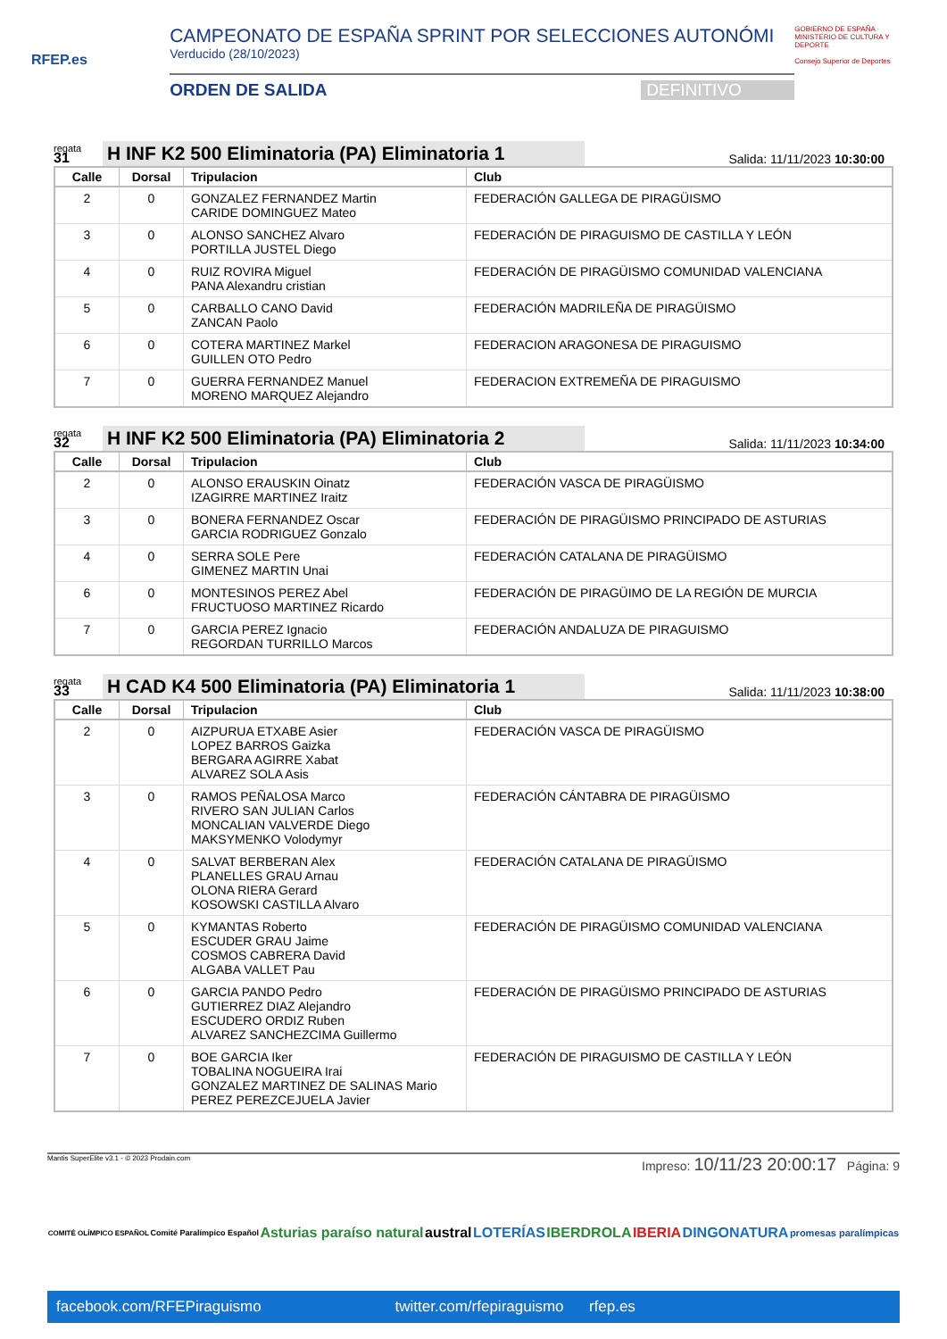RFEP.es
CAMPEONATO DE ESPAÑA SPRINT POR SELECCIONES AUTONÓMI
Verducido (28/10/2023)
ORDEN DE SALIDA DEFINITIVO
GOBIERNO DE ESPAÑA · MINISTERIO DE CULTURA Y DEPORTE
Consejo Superior de Deportes
regata
31
H INF K2 500 Eliminatoria (PA) Eliminatoria 1
Salida: 11/11/2023 10:30:00
| Calle | Dorsal | Tripulacion | Club |
| --- | --- | --- | --- |
| 2 | 0 | GONZALEZ FERNANDEZ Martin CARIDE DOMINGUEZ Mateo | FEDERACIÓN GALLEGA DE PIRAGÜISMO |
| 3 | 0 | ALONSO SANCHEZ Alvaro PORTILLA JUSTEL Diego | FEDERACIÓN DE PIRAGUISMO DE CASTILLA Y LEÓN |
| 4 | 0 | RUIZ ROVIRA Miguel PANA Alexandru cristian | FEDERACIÓN DE PIRAGÜISMO COMUNIDAD VALENCIANA |
| 5 | 0 | CARBALLO CANO David ZANCAN Paolo | FEDERACIÓN MADRILEÑA DE PIRAGÜISMO |
| 6 | 0 | COTERA MARTINEZ Markel GUILLEN OTO Pedro | FEDERACION ARAGONESA DE PIRAGUISMO |
| 7 | 0 | GUERRA FERNANDEZ Manuel MORENO MARQUEZ Alejandro | FEDERACION EXTREMEÑA DE PIRAGUISMO |
regata
32
H INF K2 500 Eliminatoria (PA) Eliminatoria 2
Salida: 11/11/2023 10:34:00
| Calle | Dorsal | Tripulacion | Club |
| --- | --- | --- | --- |
| 2 | 0 | ALONSO ERAUSKIN Oinatz IZAGIRRE MARTINEZ Iraitz | FEDERACIÓN VASCA DE PIRAGÜISMO |
| 3 | 0 | BONERA FERNANDEZ Oscar GARCIA RODRIGUEZ Gonzalo | FEDERACIÓN DE PIRAGÜISMO PRINCIPADO DE ASTURIAS |
| 4 | 0 | SERRA SOLE Pere GIMENEZ MARTIN Unai | FEDERACIÓN CATALANA DE PIRAGÜISMO |
| 6 | 0 | MONTESINOS PEREZ Abel FRUCTUOSO MARTINEZ Ricardo | FEDERACIÓN DE PIRAGÜIMO DE LA REGIÓN DE MURCIA |
| 7 | 0 | GARCIA PEREZ Ignacio REGORDAN TURRILLO Marcos | FEDERACIÓN ANDALUZA DE PIRAGUISMO |
regata
33
H CAD K4 500 Eliminatoria (PA) Eliminatoria 1
Salida: 11/11/2023 10:38:00
| Calle | Dorsal | Tripulacion | Club |
| --- | --- | --- | --- |
| 2 | 0 | AIZPURUA ETXABE Asier LOPEZ BARROS Gaizka BERGARA AGIRRE Xabat ALVAREZ SOLA Asis | FEDERACIÓN VASCA DE PIRAGÜISMO |
| 3 | 0 | RAMOS PEÑALOSA Marco RIVERO SAN JULIAN Carlos MONCALIAN VALVERDE Diego MAKSYMENKO Volodymyr | FEDERACIÓN CÁNTABRA DE PIRAGÜISMO |
| 4 | 0 | SALVAT BERBERAN Alex PLANELLES GRAU Arnau OLONA RIERA Gerard KOSOWSKI CASTILLA Alvaro | FEDERACIÓN CATALANA DE PIRAGÜISMO |
| 5 | 0 | KYMANTAS Roberto ESCUDER GRAU Jaime COSMOS CABRERA David ALGABA VALLET Pau | FEDERACIÓN DE PIRAGÜISMO COMUNIDAD VALENCIANA |
| 6 | 0 | GARCIA PANDO Pedro GUTIERREZ DIAZ Alejandro ESCUDERO ORDIZ Ruben ALVAREZ SANCHEZCIMA Guillermo | FEDERACIÓN DE PIRAGÜISMO PRINCIPADO DE ASTURIAS |
| 7 | 0 | BOE GARCIA Iker TOBALINA NOGUEIRA Irai GONZALEZ MARTINEZ DE SALINAS Mario PEREZ PEREZCEJUELA Javier | FEDERACIÓN DE PIRAGUISMO DE CASTILLA Y LEÓN |
Mantis SuperElite v3.1 - © 2023 Prodain.com Impreso: 10/11/23 20:00:17 Página: 9
COMITÉ OLÍMPICO ESPAÑOL Comité Paralímpico Español Asturias paraíso natural austral LOTERÍAS IBERDROLA IBERIA DINGONATURA promesas paralímpicas
facebook.com/RFEPiraguismo twitter.com/rfepiraguismo rfep.es